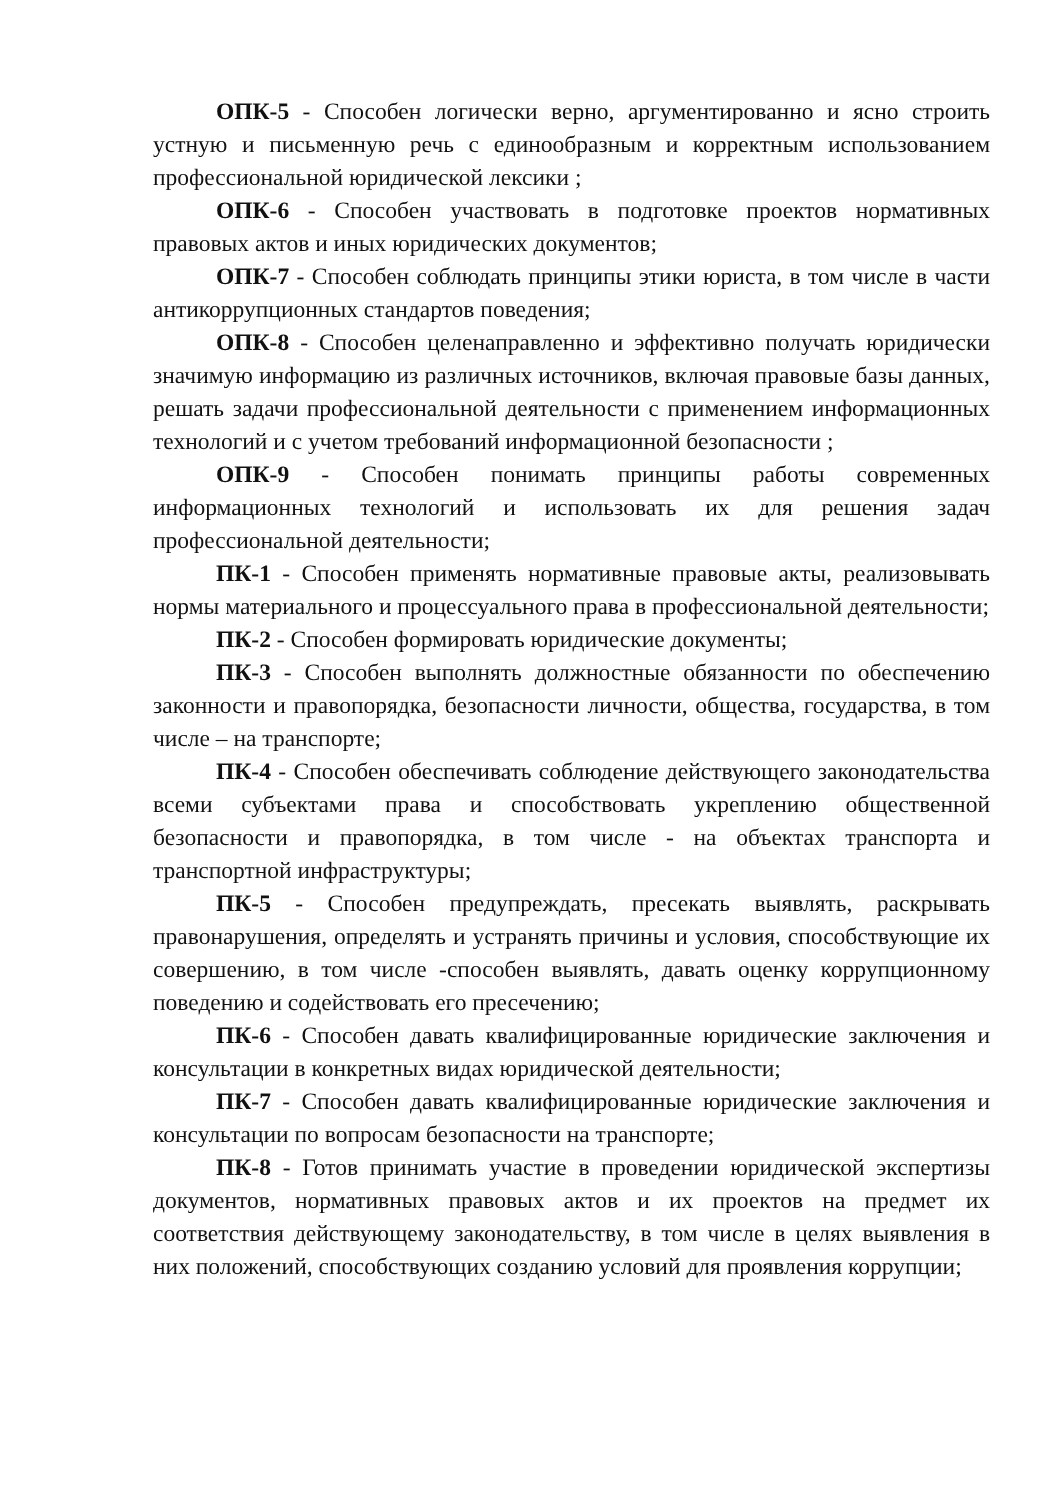ОПК-5 - Способен логически верно, аргументированно и ясно строить устную и письменную речь с единообразным и корректным использованием профессиональной юридической лексики ;
ОПК-6 - Способен участвовать в подготовке проектов нормативных правовых актов и иных юридических документов;
ОПК-7 - Способен соблюдать принципы этики юриста, в том числе в части антикоррупционных стандартов поведения;
ОПК-8 - Способен целенаправленно и эффективно получать юридически значимую информацию из различных источников, включая правовые базы данных, решать задачи профессиональной деятельности с применением информационных технологий и с учетом требований информационной безопасности ;
ОПК-9 - Способен понимать принципы работы современных информационных технологий и использовать их для решения задач профессиональной деятельности;
ПК-1 - Способен применять нормативные правовые акты, реализовывать нормы материального и процессуального права в профессиональной деятельности;
ПК-2 - Способен формировать юридические документы;
ПК-3 - Способен выполнять должностные обязанности по обеспечению законности и правопорядка, безопасности личности, общества, государства, в том числе – на транспорте;
ПК-4 - Способен обеспечивать соблюдение действующего законодательства всеми субъектами права и способствовать укреплению общественной безопасности и правопорядка, в том числе - на объектах транспорта и транспортной инфраструктуры;
ПК-5 - Способен предупреждать, пресекать выявлять, раскрывать правонарушения, определять и устранять причины и условия, способствующие их совершению, в том числе -способен выявлять, давать оценку коррупционному поведению и содействовать его пресечению;
ПК-6 - Способен давать квалифицированные юридические заключения и консультации в конкретных видах юридической деятельности;
ПК-7 - Способен давать квалифицированные юридические заключения и консультации по вопросам безопасности на транспорте;
ПК-8 - Готов принимать участие в проведении юридической экспертизы документов, нормативных правовых актов и их проектов на предмет их соответствия действующему законодательству, в том числе в целях выявления в них положений, способствующих созданию условий для проявления коррупции;